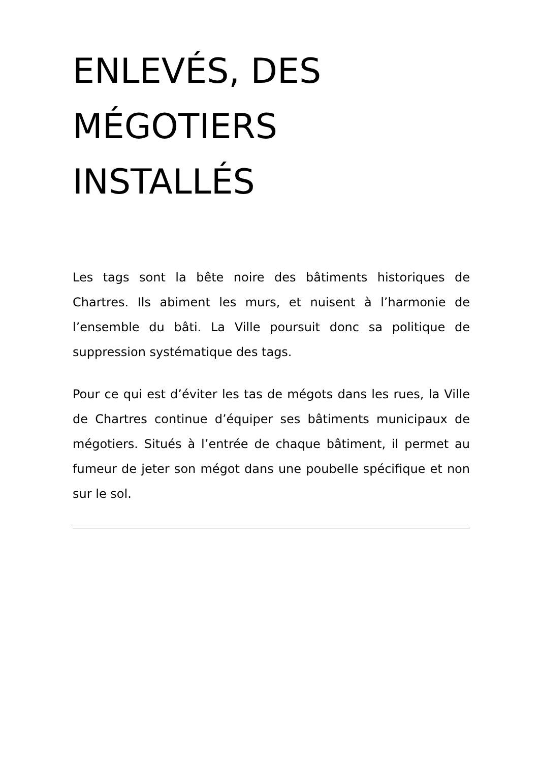ENLEVÉS, DES
MÉGOTIERS
INSTALLÉS
Les tags sont la bête noire des bâtiments historiques de Chartres. Ils abiment les murs, et nuisent à l’harmonie de l’ensemble du bâti. La Ville poursuit donc sa politique de suppression systématique des tags.
Pour ce qui est d’éviter les tas de mégots dans les rues, la Ville de Chartres continue d’équiper ses bâtiments municipaux de mégotiers. Situés à l’entrée de chaque bâtiment, il permet au fumeur de jeter son mégot dans une poubelle spécifique et non sur le sol.